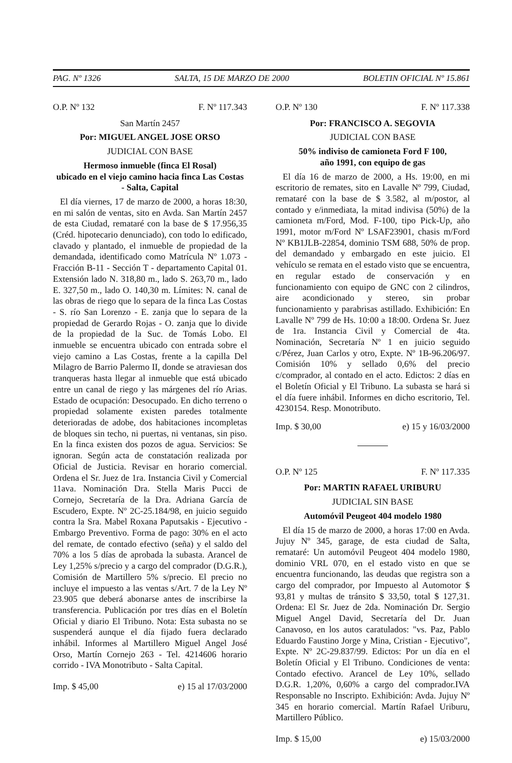PAG. Nº 1326 SALTA, 15 DE MARZO DE 2000 BOLETIN OFICIAL Nº 15.861
O.P. Nº 132 F. Nº 117.343
San Martín 2457
Por: MIGUEL ANGEL JOSE ORSO
JUDICIAL CON BASE
Hermoso inmueble (finca El Rosal)
ubicado en el viejo camino hacia finca Las Costas
- Salta, Capital
El día viernes, 17 de marzo de 2000, a horas 18:30, en mi salón de ventas, sito en Avda. San Martín 2457 de esta Ciudad, remataré con la base de $ 17.956,35 (Créd. hipotecario denunciado), con todo lo edificado, clavado y plantado, el inmueble de propiedad de la demandada, identificado como Matrícula Nº 1.073 - Fracción B-11 - Sección T - departamento Capital 01. Extensión lado N. 318,80 m., lado S. 263,70 m., lado E. 327,50 m., lado O. 140,30 m. Límites: N. canal de las obras de riego que lo separa de la finca Las Costas - S. río San Lorenzo - E. zanja que lo separa de la propiedad de Gerardo Rojas - O. zanja que lo divide de la propiedad de la Suc. de Tomás Lobo. El inmueble se encuentra ubicado con entrada sobre el viejo camino a Las Costas, frente a la capilla Del Milagro de Barrio Palermo II, donde se atraviesan dos tranqueras hasta llegar al inmueble que está ubicado entre un canal de riego y las márgenes del río Arias. Estado de ocupación: Desocupado. En dicho terreno o propiedad solamente existen paredes totalmente deterioradas de adobe, dos habitaciones incompletas de bloques sin techo, ni puertas, ni ventanas, sin piso. En la finca existen dos pozos de agua. Servicios: Se ignoran. Según acta de constatación realizada por Oficial de Justicia. Revisar en horario comercial. Ordena el Sr. Juez de 1ra. Instancia Civil y Comercial 11ava. Nominación Dra. Stella Maris Pucci de Cornejo, Secretaría de la Dra. Adriana García de Escudero, Expte. Nº 2C-25.184/98, en juicio seguido contra la Sra. Mabel Roxana Paputsakis - Ejecutivo - Embargo Preventivo. Forma de pago: 30% en el acto del remate, de contado efectivo (seña) y el saldo del 70% a los 5 días de aprobada la subasta. Arancel de Ley 1,25% s/precio y a cargo del comprador (D.G.R.), Comisión de Martillero 5% s/precio. El precio no incluye el impuesto a las ventas s/Art. 7 de la Ley Nº 23.905 que deberá abonarse antes de inscribirse la transferencia. Publicación por tres días en el Boletín Oficial y diario El Tribuno. Nota: Esta subasta no se suspenderá aunque el día fijado fuera declarado inhábil. Informes al Martillero Miguel Angel José Orso, Martín Cornejo 263 - Tel. 4214606 horario corrido - IVA Monotributo - Salta Capital.
Imp. $ 45,00 e) 15 al 17/03/2000
O.P. Nº 130 F. Nº 117.338
Por: FRANCISCO A. SEGOVIA
JUDICIAL CON BASE
50% indiviso de camioneta Ford F 100,
año 1991, con equipo de gas
El día 16 de marzo de 2000, a Hs. 19:00, en mi escritorio de remates, sito en Lavalle Nº 799, Ciudad, remataré con la base de $ 3.582, al m/postor, al contado y e/inmediata, la mitad indivisa (50%) de la camioneta m/Ford, Mod. F-100, tipo Pick-Up, año 1991, motor m/Ford Nº LSAF23901, chasis m/Ford Nº KB1JLB-22854, dominio TSM 688, 50% de prop. del demandado y embargado en este juicio. El vehículo se remata en el estado visto que se encuentra, en regular estado de conservación y en funcionamiento con equipo de GNC con 2 cilindros, aire acondicionado y stereo, sin probar funcionamiento y parabrisas astillado. Exhibición: En Lavalle Nº 799 de Hs. 10:00 a 18:00. Ordena Sr. Juez de 1ra. Instancia Civil y Comercial de 4ta. Nominación, Secretaría Nº 1 en juicio seguido c/Pérez, Juan Carlos y otro, Expte. Nº 1B-96.206/97. Comisión 10% y sellado 0,6% del precio c/comprador, al contado en el acto. Edictos: 2 días en el Boletín Oficial y El Tribuno. La subasta se hará si el día fuere inhábil. Informes en dicho escritorio, Tel. 4230154. Resp. Monotributo.
Imp. $ 30,00 e) 15 y 16/03/2000
O.P. Nº 125 F. Nº 117.335
Por: MARTIN RAFAEL URIBURU
JUDICIAL SIN BASE
Automóvil Peugeot 404 modelo 1980
El día 15 de marzo de 2000, a horas 17:00 en Avda. Jujuy Nº 345, garage, de esta ciudad de Salta, remataré: Un automóvil Peugeot 404 modelo 1980, dominio VRL 070, en el estado visto en que se encuentra funcionando, las deudas que registra son a cargo del comprador, por Impuesto al Automotor $ 93,81 y multas de tránsito $ 33,50, total $ 127,31. Ordena: El Sr. Juez de 2da. Nominación Dr. Sergio Miguel Angel David, Secretaría del Dr. Juan Canavoso, en los autos caratulados: "vs. Paz, Pablo Eduardo Faustino Jorge y Mina, Cristian - Ejecutivo", Expte. Nº 2C-29.837/99. Edictos: Por un día en el Boletín Oficial y El Tribuno. Condiciones de venta: Contado efectivo. Arancel de Ley 10%, sellado D.G.R. 1,20%, 0,60% a cargo del comprador.IVA Responsable no Inscripto. Exhibición: Avda. Jujuy Nº 345 en horario comercial. Martín Rafael Uriburu, Martillero Público.
Imp. $ 15,00 e) 15/03/2000